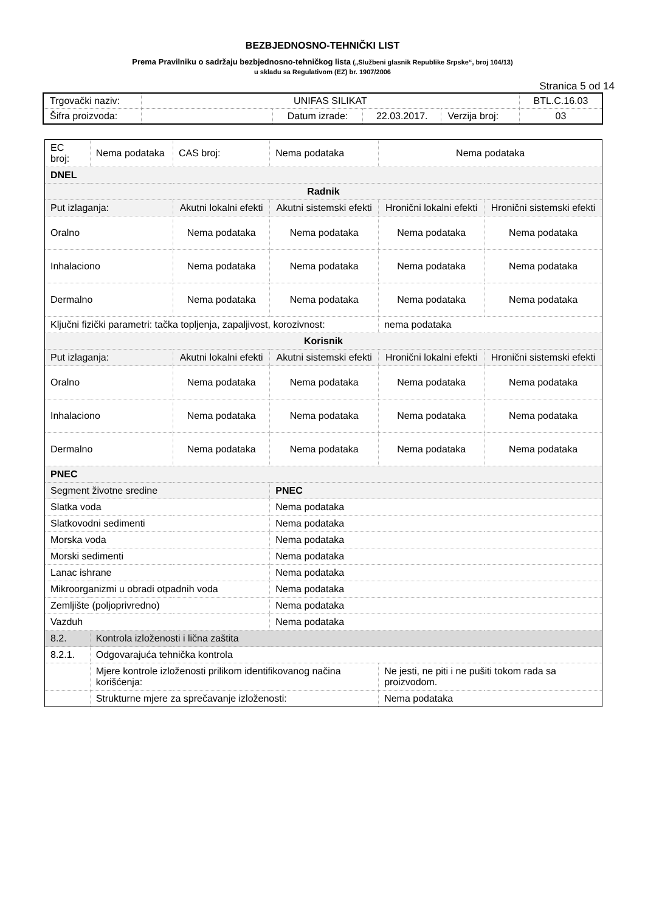BEZBJEDNOSNO-TEHNIČKI LIST
Prema Pravilniku o sadržaju bezbjednosno-tehničkog lista („Službeni glasnik Republike Srpske“, broj 104/13)
u skladu sa Regulativom (EZ) br. 1907/2006
Stranica 5 od 14
| Trgovački naziv: | UNIFAS SILIKAT | | | | BTL.C.16.03 |
| Šifra proizvoda: | | Datum izrade: | 22.03.2017. | Verzija broj: | 03 |
| EC broj: | Nema podataka | CAS broj: | Nema podataka | | Nema podataka | |
| DNEL | | | | | | |
| Radnik | | | | | | |
| Put izlaganja: | | Akutni lokalni efekti | | Akutni sistemski efekti | Hronični lokalni efekti | Hronični sistemski efekti |
| Oralno | | Nema podataka | | Nema podataka | Nema podataka | Nema podataka |
| Inhalaciono | | Nema podataka | | Nema podataka | Nema podataka | Nema podataka |
| Dermalno | | Nema podataka | | Nema podataka | Nema podataka | Nema podataka |
| Ključni fizički parametri: tačka topljenja, zapaljivost, korozivnost: | | | | | nema podataka | |
| Korisnik | | | | | | |
| Put izlaganja: | | Akutni lokalni efekti | | Akutni sistemski efekti | Hronični lokalni efekti | Hronični sistemski efekti |
| Oralno | | Nema podataka | | Nema podataka | Nema podataka | Nema podataka |
| Inhalaciono | | Nema podataka | | Nema podataka | Nema podataka | Nema podataka |
| Dermalno | | Nema podataka | | Nema podataka | Nema podataka | Nema podataka |
| PNEC | | | | | | |
| Segment životne sredine | | | | PNEC | | |
| Slatka voda | | | | Nema podataka | | |
| Slatkovodni sedimenti | | | | Nema podataka | | |
| Morska voda | | | | Nema podataka | | |
| Morski sedimenti | | | | Nema podataka | | |
| Lanac ishrane | | | | Nema podataka | | |
| Mikroorganizmi u obradi otpadnih voda | | | | Nema podataka | | |
| Zemljište (poljoprivredno) | | | | Nema podataka | | |
| Vazduh | | | | Nema podataka | | |
| 8.2. | Kontrola izloženosti i lična zaštita | | | | | |
| 8.2.1. | Odgovarajuća tehnička kontrola | | | | | |
| | Mjere kontrole izloženosti prilikom identifikovanog načina korišćenja: | | | | Ne jesti, ne piti i ne pušiti tokom rada sa proizvodom. | |
| | Strukturne mjere za sprečavanje izloženosti: | | | | Nema podataka | |